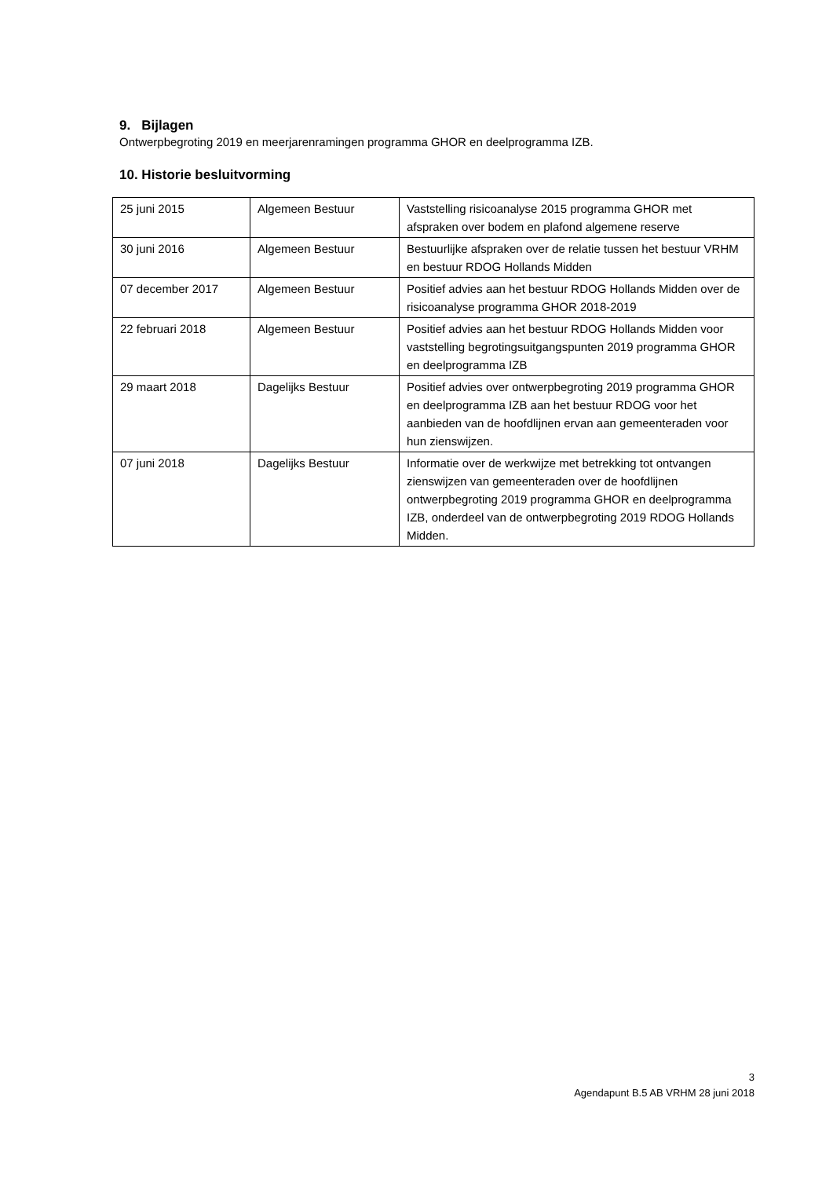9. Bijlagen
Ontwerpbegroting 2019 en meerjarenramingen programma GHOR en deelprogramma IZB.
10. Historie besluitvorming
| 25 juni 2015 | Algemeen Bestuur | Vaststelling risicoanalyse 2015 programma GHOR met afspraken over bodem en plafond algemene reserve |
| 30 juni 2016 | Algemeen Bestuur | Bestuurlijke afspraken over de relatie tussen het bestuur VRHM en bestuur RDOG Hollands Midden |
| 07 december 2017 | Algemeen Bestuur | Positief advies aan het bestuur RDOG Hollands Midden over de risicoanalyse programma GHOR 2018-2019 |
| 22 februari 2018 | Algemeen Bestuur | Positief advies aan het bestuur RDOG Hollands Midden voor vaststelling begrotingsuitgangspunten 2019 programma GHOR en deelprogramma IZB |
| 29 maart 2018 | Dagelijks Bestuur | Positief advies over ontwerpbegroting 2019 programma GHOR en deelprogramma IZB aan het bestuur RDOG voor het aanbieden van de hoofdlijnen ervan aan gemeenteraden voor hun zienswijzen. |
| 07 juni 2018 | Dagelijks Bestuur | Informatie over de werkwijze met betrekking tot ontvangen zienswijzen van gemeenteraden over de hoofdlijnen ontwerpbegroting 2019 programma GHOR en deelprogramma IZB, onderdeel van de ontwerpbegroting 2019 RDOG Hollands Midden. |
3
Agendapunt B.5 AB VRHM 28 juni 2018